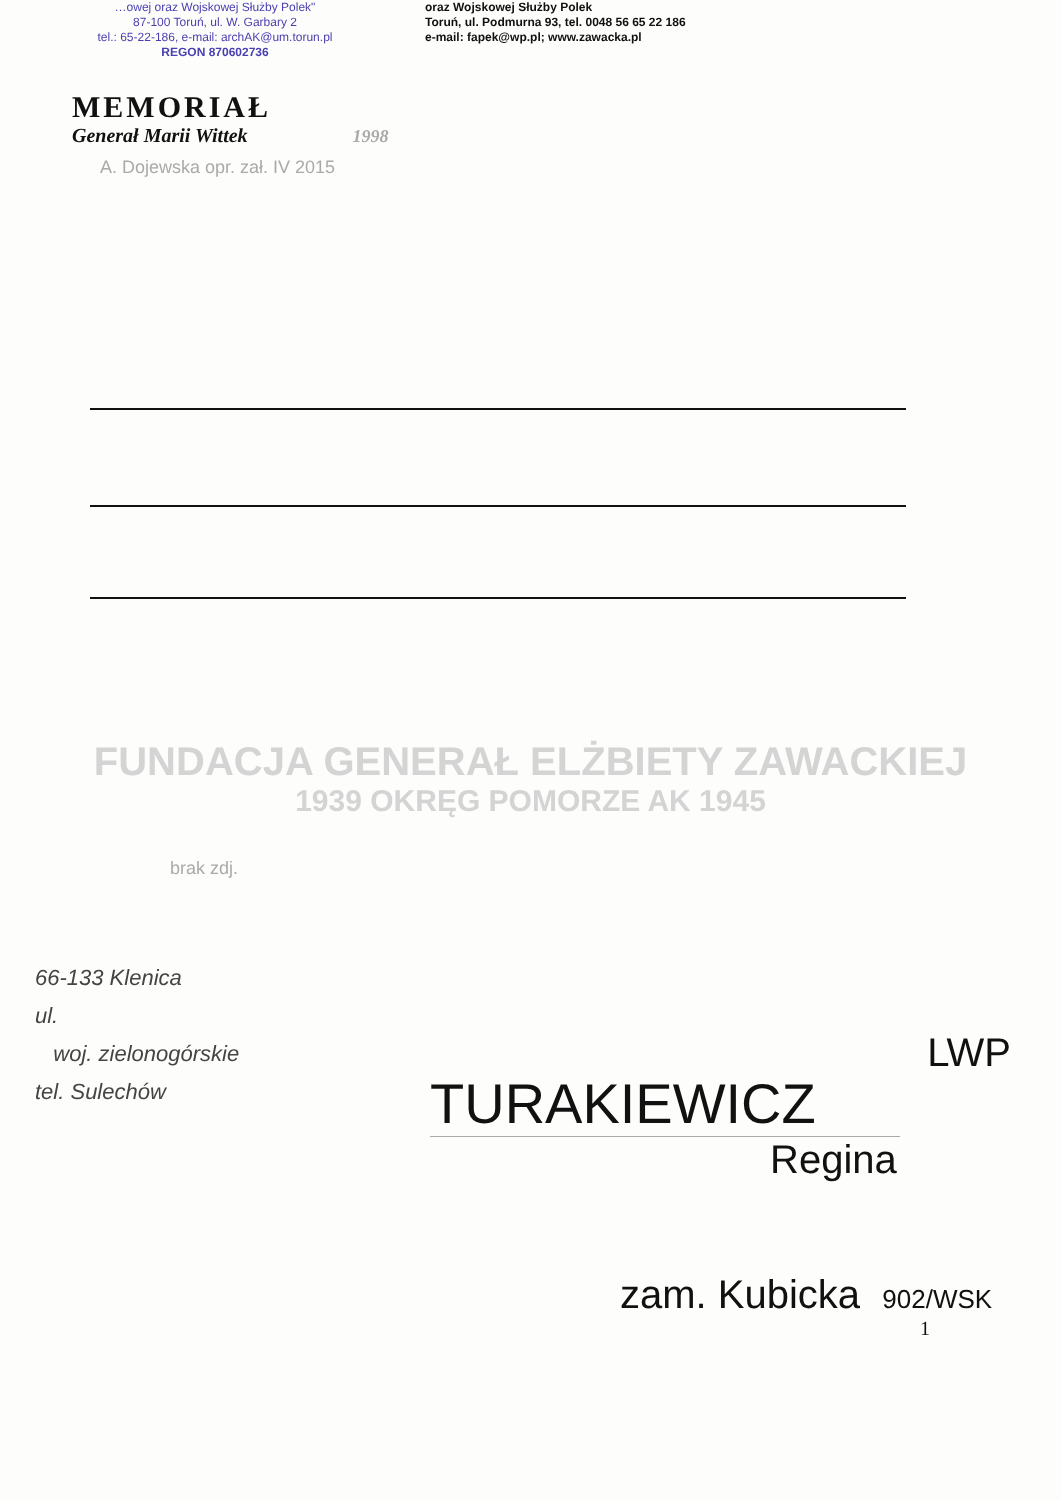…owej oraz Wojskowej Służby Polek"
87-100 Toruń, ul. W. Garbary 2
tel.: 65-22-186, e-mail: archAK@um.torun.pl
REGON 870602736
oraz Wojskowej Służby Polek
Toruń, ul. Podmurna 93, tel. 0048 56 65 22 186
e-mail: fapek@wp.pl; www.zawacka.pl
MEMORIAŁ
Generał Marii Wittek 1998
A. Dojewska opr. zał. IV 2015
FUNDACJA GENERAŁ ELŻBIETY ZAWACKIEJ
1939 OKRĘG POMORZE AK 1945
brak zdj.
66-133 Klenica
ul.
woj. zielonogórskie
tel. Sulechów
LWP
TURAKIEWICZ
Regina
zam. Kubicka 902/WSK
1